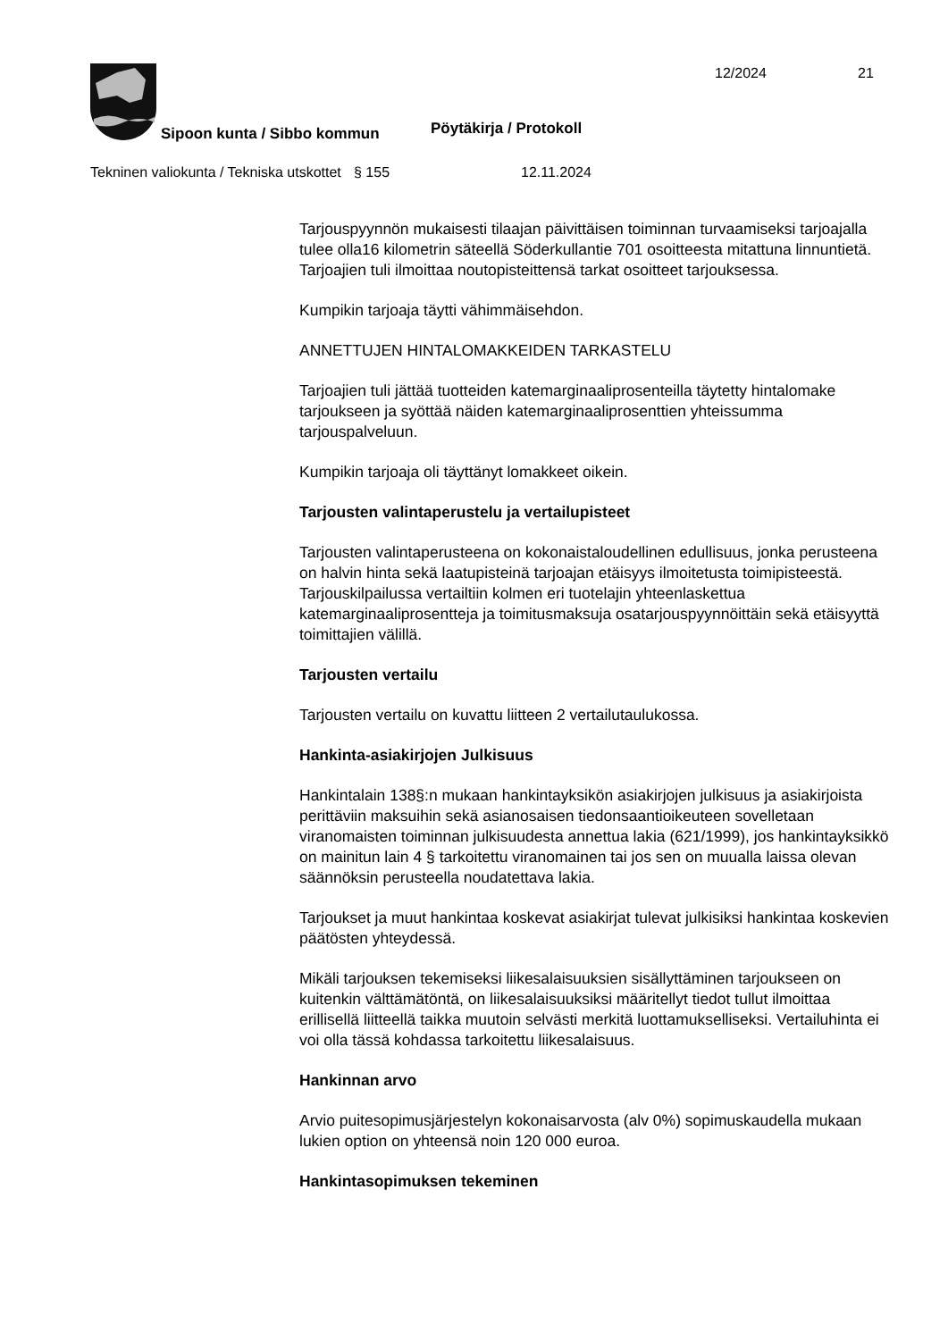12/2024 21
Sipoon kunta / Sibbo kommun Pöytäkirja / Protokoll
Tekninen valiokunta / Tekniska utskottet
§ 155 12.11.2024
Tarjouspyynnön mukaisesti tilaajan päivittäisen toiminnan turvaamiseksi tarjoajalla tulee olla16 kilometrin säteellä Söderkullantie 701 osoitteesta mitattuna linnuntietä. Tarjoajien tuli ilmoittaa noutopisteittensä tarkat osoitteet tarjouksessa.
Kumpikin tarjoaja täytti vähimmäisehdon.
ANNETTUJEN HINTALOMAKKEIDEN TARKASTELU
Tarjoajien tuli jättää tuotteiden katemarginaaliprosenteilla täytetty hintalomake tarjoukseen ja syöttää näiden katemarginaaliprosenttien yhteissumma tarjouspalveluun.
Kumpikin tarjoaja oli täyttänyt lomakkeet oikein.
Tarjousten valintaperustelu ja vertailupisteet
Tarjousten valintaperusteena on kokonaistaloudellinen edullisuus, jonka perusteena on halvin hinta sekä laatupisteinä tarjoajan etäisyys ilmoitetusta toimipisteestä. Tarjouskilpailussa vertailtiin kolmen eri tuotelajin yhteenlaskettua katemarginaaliprosentteja ja toimitusmaksuja osatarjouspyynnöittäin sekä etäisyyttä toimittajien välillä.
Tarjousten vertailu
Tarjousten vertailu on kuvattu liitteen 2 vertailutaulukossa.
Hankinta-asiakirjojen Julkisuus
Hankintalain 138§:n mukaan hankintayksikön asiakirjojen julkisuus ja asiakirjoista perittäviin maksuihin sekä asianosaisen tiedonsaantioikeuteen sovelletaan viranomaisten toiminnan julkisuudesta annettua lakia (621/1999), jos hankintayksikkö on mainitun lain 4 § tarkoitettu viranomainen tai jos sen on muualla laissa olevan säännöksin perusteella noudatettava lakia.
Tarjoukset ja muut hankintaa koskevat asiakirjat tulevat julkisiksi hankintaa koskevien päätösten yhteydessä.
Mikäli tarjouksen tekemiseksi liikesalaisuuksien sisällyttäminen tarjoukseen on kuitenkin välttämätöntä, on liikesalaisuuksiksi määritellyt tiedot tullut ilmoittaa erillisellä liitteellä taikka muutoin selvästi merkitä luottamukselliseksi. Vertailuhinta ei voi olla tässä kohdassa tarkoitettu liikesalaisuus.
Hankinnan arvo
Arvio puitesopimusjärjestelyn kokonaisarvosta (alv 0%) sopimuskaudella mukaan lukien option on yhteensä noin 120 000 euroa.
Hankintasopimuksen tekeminen